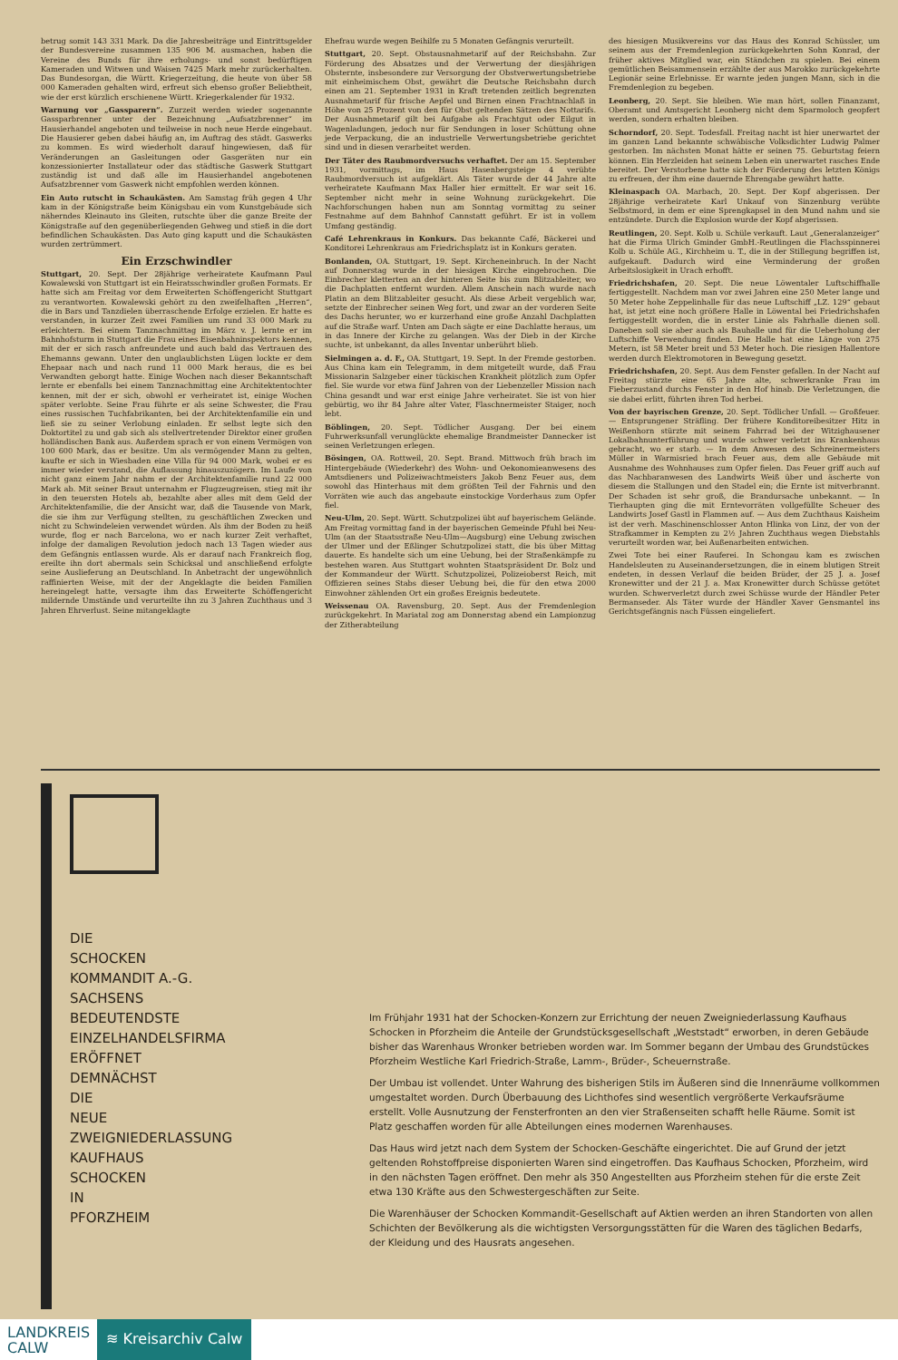betrug somit 143 331 Mark. Da die Jahresbeiträge und Eintrittsgelder der Bundesvereine zusammen 135 906 M. ausmachen, haben die Vereine des Bunds für ihre erholungs- und sonst bedürftigen Kameraden und Witwen und Waisen 7425 Mark mehr zurückerhalten. Das Bundesorgan, die Württ. Kriegerzeitung, die heute von über 58 000 Kameraden gehalten wird, erfreut sich ebenso großer Beliebtheit, wie der erst kürzlich erschienene Württ. Kriegerkalender für 1932.
Warnung vor „Gassparern“. Zurzeit werden wieder sogenannte Gassparbrenner unter der Bezeichnung „Aufsatzbrenner“ im Hausierhandel angeboten und teilweise in noch neue Herde eingebaut. Die Hausierer geben dabei häufig an, im Auftrag des städt. Gaswerks zu kommen. Es wird wiederholt darauf hingewiesen, daß für Veränderungen an Gasleitungen oder Gasgeräten nur ein konzessionierter Installateur oder das städtische Gaswerk Stuttgart zuständig ist und daß alle im Hausierhandel angebotenen Aufsatzbrenner vom Gaswerk nicht empfohlen werden können.
Ein Auto rutscht in Schaukästen. Am Samstag früh gegen 4 Uhr kam in der Königstraße beim Königsbau ein vom Kunstgebäude sich näherndes Kleinauto ins Gleiten, rutschte über die ganze Breite der Königstraße auf den gegenüberliegenden Gehweg und stieß in die dort befindlichen Schaukästen. Das Auto ging kaputt und die Schaukästen wurden zertrümmert.
Ein Erzschwindler
Stuttgart, 20. Sept. Der 28jährige verheiratete Kaufmann Paul Kowalewski von Stuttgart ist ein Heiratsschwindler großen Formats. Er hatte sich am Freitag vor dem Erweiterten Schöffengericht Stuttgart zu verantworten. Kowalewski gehört zu den zweifelhaften „Herren“, die in Bars und Tanzdielen überraschende Erfolge erzielen. Er hatte es verstanden, in kurzer Zeit zwei Familien um rund 33 000 Mark zu erleichtern. Bei einem Tanznachmittag im März v. J. lernte er im Bahnhofsturm in Stuttgart die Frau eines Eisenbahninspektors kennen, mit der er sich rasch anfreundete und auch bald das Vertrauen des Ehemanns gewann. Unter den unglaublichsten Lügen lockte er dem Ehepaar nach und nach rund 11 000 Mark heraus, die es bei Verwandten geborgt hatte. Einige Wochen nach dieser Bekanntschaft lernte er ebenfalls bei einem Tanznachmittag eine Architektentochter kennen, mit der er sich, obwohl er verheiratet ist, einige Wochen später verlobte. Seine Frau führte er als seine Schwester, die Frau eines russischen Tuchfabrikanten, bei der Architektenfamilie ein und ließ sie zu seiner Verlobung einladen. Er selbst legte sich den Doktortitel zu und gab sich als stellvertretender Direktor einer großen holländischen Bank aus. Außerdem sprach er von einem Vermögen von 100 600 Mark, das er besitze. Um als vermögender Mann zu gelten, kaufte er sich in Wiesbaden eine Villa für 94 000 Mark, wobei er es immer wieder verstand, die Auflassung hinauszuzögern. Im Laufe von nicht ganz einem Jahr nahm er der Architektenfamilie rund 22 000 Mark ab. Mit seiner Braut unternahm er Flugzeugreisen, stieg mit ihr in den teuersten Hotels ab, bezahlte aber alles mit dem Geld der Architektenfamilie, die der Ansicht war, daß die Tausende von Mark, die sie ihm zur Verfügung stellten, zu geschäftlichen Zwecken und nicht zu Schwindeleien verwendet würden. Als ihm der Boden zu heiß wurde, flog er nach Barcelona, wo er nach kurzer Zeit verhaftet, infolge der damaligen Revolution jedoch nach 13 Tagen wieder aus dem Gefängnis entlassen wurde. Als er darauf nach Frankreich flog, ereilte ihn dort abermals sein Schicksal und anschließend erfolgte seine Auslieferung an Deutschland. In Anbetracht der ungewöhnlich raffinierten Weise, mit der der Angeklagte die beiden Familien hereingelegt hatte, versagte ihm das Erweiterte Schöffengericht mildernde Umstände und verurteilte ihn zu 3 Jahren Zuchthaus und 3 Jahren Ehrverlust. Seine mitangeklagte
Ehefrau wurde wegen Beihilfe zu 5 Monaten Gefängnis verurteilt.
Stuttgart, 20. Sept. Obstausnahmetarif auf der Reichsbahn. Zur Förderung des Absatzes und der Verwertung der diesjährigen Obsternte, insbesondere zur Versorgung der Obstverwertungsbetriebe mit einheimischem Obst, gewährt die Deutsche Reichsbahn durch einen am 21. September 1931 in Kraft tretenden zeitlich begrenzten Ausnahmetarif für frische Aepfel und Birnen einen Frachtnachlaß in Höhe von 25 Prozent von den für Obst geltenden Sätzen des Nottarifs. Der Ausnahmetarif gilt bei Aufgabe als Frachtgut oder Eilgut in Wagenladungen, jedoch nur für Sendungen in loser Schüttung ohne jede Verpackung, die an industrielle Verwertungsbetriebe gerichtet sind und in diesen verarbeitet werden.
Der Täter des Raubmordversuchs verhaftet. Der am 15. September 1931, vormittags, im Haus Hasenbergsteige 4 verübte Raubmordversuch ist aufgeklärt. Als Täter wurde der 44 Jahre alte verheiratete Kaufmann Max Haller hier ermittelt. Er war seit 16. September nicht mehr in seine Wohnung zurückgekehrt. Die Nachforschungen haben nun am Sonntag vormittag zu seiner Festnahme auf dem Bahnhof Cannstatt geführt. Er ist in vollem Umfang geständig.
Café Lehrenkraus in Konkurs. Das bekannte Café, Bäckerei und Konditorei Lehrenkraus am Friedrichsplatz ist in Konkurs geraten.
Bonlanden, OA. Stuttgart, 19. Sept. Kircheneinbruch. In der Nacht auf Donnerstag wurde in der hiesigen Kirche eingebrochen. Die Einbrecher kletterten an der hinteren Seite bis zum Blitzableiter, wo die Dachplatten entfernt wurden. Allem Anschein nach wurde nach Platin an dem Blitzableiter gesucht. Als diese Arbeit vergeblich war, setzte der Einbrecher seinen Weg fort, und zwar an der vorderen Seite des Dachs herunter, wo er kurzerhand eine große Anzahl Dachplatten auf die Straße warf. Unten am Dach sägte er eine Dachlatte heraus, um in das Innere der Kirche zu gelangen. Was der Dieb in der Kirche suchte, ist unbekannt, da alles Inventar unberührt blieb.
Sielmingen a. d. F., OA. Stuttgart, 19. Sept. In der Fremde gestorben. Aus China kam ein Telegramm, in dem mitgeteilt wurde, daß Frau Missionarin Salzgeber einer tückischen Krankheit plötzlich zum Opfer fiel. Sie wurde vor etwa fünf Jahren von der Liebenzeller Mission nach China gesandt und war erst einige Jahre verheiratet. Sie ist von hier gebürtig, wo ihr 84 Jahre alter Vater, Flaschnermeister Staiger, noch lebt.
Böblingen, 20. Sept. Tödlicher Ausgang. Der bei einem Fuhrwerksunfall verunglückte ehemalige Brandmeister Dannecker ist seinen Verletzungen erlegen.
Bösingen, OA. Rottweil, 20. Sept. Brand. Mittwoch früh brach im Hintergebäude (Wiederkehr) des Wohn- und Oekonomieanwesens des Amtsdieners und Polizeiwachtmeisters Jakob Benz Feuer aus, dem sowohl das Hinterhaus mit dem größten Teil der Fahrnis und den Vorräten wie auch das angebaute einstockige Vorderhaus zum Opfer fiel.
Neu-Ulm, 20. Sept. Württ. Schutzpolizei übt auf bayerischem Gelände. Am Freitag vormittag fand in der bayerischen Gemeinde Pfuhl bei Neu-Ulm (an der Staatsstraße Neu-Ulm—Augsburg) eine Uebung zwischen der Ulmer und der Eßlinger Schutzpolizei statt, die bis über Mittag dauerte. Es handelte sich um eine Uebung, bei der Straßenkämpfe zu bestehen waren. Aus Stuttgart wohnten Staatspräsident Dr. Bolz und der Kommandeur der Württ. Schutzpolizei, Polizeioberst Reich, mit Offizieren seines Stabs dieser Uebung bei, die für den etwa 2000 Einwohner zählenden Ort ein großes Ereignis bedeutete.
Weissenau OA. Ravensburg, 20. Sept. Aus der Fremdenlegion zurückgekehrt. In Mariatal zog am Donnerstag abend ein Lampionzug der Zitherabteilung
des hiesigen Musikvereins vor das Haus des Konrad Schüssler, um seinem aus der Fremdenlegion zurückgekehrten Sohn Konrad, der früher aktives Mitglied war, ein Ständchen zu spielen. Bei einem gemütlichen Beisammensein erzählte der aus Marokko zurückgekehrte Legionär seine Erlebnisse. Er warnte jeden jungen Mann, sich in die Fremdenlegion zu begeben.
Leonberg, 20. Sept. Sie bleiben. Wie man hört, sollen Finanzamt, Oberamt und Amtsgericht Leonberg nicht dem Sparmoloch geopfert werden, sondern erhalten bleiben.
Schorndorf, 20. Sept. Todesfall. Freitag nacht ist hier unerwartet der im ganzen Land bekannte schwäbische Volksdichter Ludwig Palmer gestorben. Im nächsten Monat hätte er seinen 75. Geburtstag feiern können. Ein Herzleiden hat seinem Leben ein unerwartet rasches Ende bereitet. Der Verstorbene hatte sich der Förderung des letzten Königs zu erfreuen, der ihm eine dauernde Ehrengabe gewährt hatte.
Kleinaspach OA. Marbach, 20. Sept. Der Kopf abgerissen. Der 28jährige verheiratete Karl Unkauf von Sinzenburg verübte Selbstmord, in dem er eine Sprengkapsel in den Mund nahm und sie entzündete. Durch die Explosion wurde der Kopf abgerissen.
Reutlingen, 20. Sept. Kolb u. Schüle verkauft. Laut „Generalanzeiger“ hat die Firma Ulrich Gminder GmbH.-Reutlingen die Flachsspinnerei Kolb u. Schüle AG., Kirchheim u. T., die in der Stillegung begriffen ist, aufgekauft. Dadurch wird eine Verminderung der großen Arbeitslosigkeit in Urach erhofft.
Friedrichshafen, 20. Sept. Die neue Löwentaler Luftschiffhalle fertiggestellt. Nachdem man vor zwei Jahren eine 250 Meter lange und 50 Meter hohe Zeppelinhalle für das neue Luftschiff „LZ. 129“ gebaut hat, ist jetzt eine noch größere Halle in Löwental bei Friedrichshafen fertiggestellt worden, die in erster Linie als Fahrhalle dienen soll. Daneben soll sie aber auch als Bauhalle und für die Ueberholung der Luftschiffe Verwendung finden. Die Halle hat eine Länge von 275 Metern, ist 58 Meter breit und 53 Meter hoch. Die riesigen Hallentore werden durch Elektromotoren in Bewegung gesetzt.
Friedrichshafen, 20. Sept. Aus dem Fenster gefallen. In der Nacht auf Freitag stürzte eine 65 Jahre alte, schwerkranke Frau im Fieberzustand durchs Fenster in den Hof hinab. Die Verletzungen, die sie dabei erlitt, führten ihren Tod herbei.
Von der bayrischen Grenze, 20. Sept. Tödlicher Unfall. — Großfeuer. — Entsprungener Sträfling. Der frühere Konditoreibesitzer Hitz in Weißenhorn stürzte mit seinem Fahrrad bei der Witzighausener Lokalbahnunterführung und wurde schwer verletzt ins Krankenhaus gebracht, wo er starb. — In dem Anwesen des Schreinermeisters Müller in Warmisried brach Feuer aus, dem alle Gebäude mit Ausnahme des Wohnhauses zum Opfer fielen. Das Feuer griff auch auf das Nachbaranwesen des Landwirts Weiß über und äscherte von diesem die Stallungen und den Stadel ein; die Ernte ist mitverbrannt. Der Schaden ist sehr groß, die Brandursache unbekannt. — In Tierhaupten ging die mit Erntevorräten vollgefüllte Scheuer des Landwirts Josef Gastl in Flammen auf. — Aus dem Zuchthaus Kaisheim ist der verh. Maschinenschlosser Anton Hlinka von Linz, der von der Strafkammer in Kempten zu 2½ Jahren Zuchthaus wegen Diebstahls verurteilt worden war, bei Außenarbeiten entwichen.
Zwei Tote bei einer Rauferei. In Schongau kam es zwischen Handelsleuten zu Auseinandersetzungen, die in einem blutigen Streit endeten, in dessen Verlauf die beiden Brüder, der 25 J. a. Josef Kronewitter und der 21 J. a. Max Kronewitter durch Schüsse getötet wurden. Schwerverletzt durch zwei Schüsse wurde der Händler Peter Bermanseder. Als Täter wurde der Händler Xaver Gensmantel ins Gerichtsgefängnis nach Füssen eingeliefert.
DIE
SCHOCKEN
KOMMANDIT A.-G.
SACHSENS
BEDEUTENDSTE
EINZELHANDELSFIRMA
ERÖFFNET
DEMNÄCHST
DIE
NEUE
ZWEIGNIEDERLASSUNG
KAUFHAUS
SCHOCKEN
IN
PFORZHEIM
Im Frühjahr 1931 hat der Schocken-Konzern zur Errichtung der neuen Zweigniederlassung Kaufhaus Schocken in Pforzheim die Anteile der Grundstücksgesellschaft „Weststadt“ erworben, in deren Gebäude bisher das Warenhaus Wronker betrieben worden war. Im Sommer begann der Umbau des Grundstückes Pforzheim Westliche Karl Friedrich-Straße, Lamm-, Brüder-, Scheuernstraße.
Der Umbau ist vollendet. Unter Wahrung des bisherigen Stils im Äußeren sind die Innenräume vollkommen umgestaltet worden. Durch Überbauung des Lichthofes sind wesentlich vergrößerte Verkaufsräume erstellt. Volle Ausnutzung der Fensterfronten an den vier Straßenseiten schafft helle Räume. Somit ist Platz geschaffen worden für alle Abteilungen eines modernen Warenhauses.
Das Haus wird jetzt nach dem System der Schocken-Geschäfte eingerichtet. Die auf Grund der jetzt geltenden Rohstoffpreise disponierten Waren sind eingetroffen. Das Kaufhaus Schocken, Pforzheim, wird in den nächsten Tagen eröffnet. Den mehr als 350 Angestellten aus Pforzheim stehen für die erste Zeit etwa 130 Kräfte aus den Schwestergeschäften zur Seite.
Die Warenhäuser der Schocken Kommandit-Gesellschaft auf Aktien werden an ihren Standorten von allen Schichten der Bevölkerung als die wichtigsten Versorgungsstätten für die Waren des täglichen Bedarfs, der Kleidung und des Hausrats angesehen.
LANDKREIS
CALW
≋ Kreisarchiv Calw